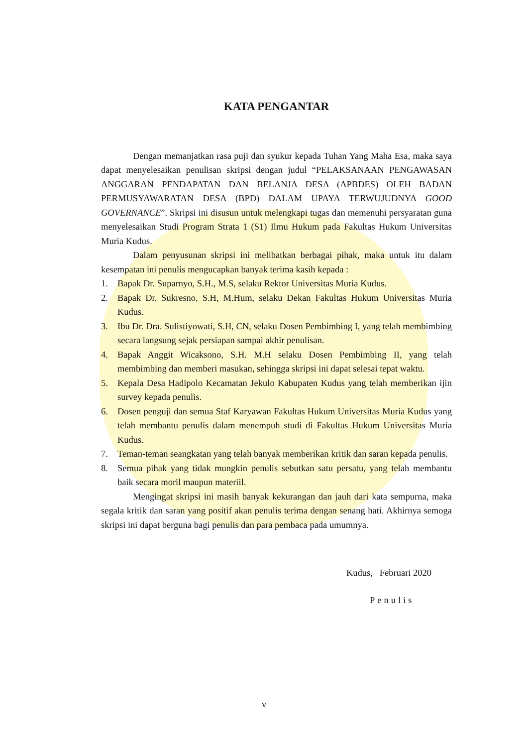KATA PENGANTAR
Dengan memanjatkan rasa puji dan syukur kepada Tuhan Yang Maha Esa, maka saya dapat menyelesaikan penulisan skripsi dengan judul “PELAKSANAAN PENGAWASAN ANGGARAN PENDAPATAN DAN BELANJA DESA (APBDES) OLEH BADAN PERMUSYAWARATAN DESA (BPD) DALAM UPAYA TERWUJUDNYA GOOD GOVERNANCE”. Skripsi ini disusun untuk melengkapi tugas dan memenuhi persyaratan guna menyelesaikan Studi Program Strata 1 (S1) Ilmu Hukum pada Fakultas Hukum Universitas Muria Kudus.
Dalam penyusunan skripsi ini melibatkan berbagai pihak, maka untuk itu dalam kesempatan ini penulis mengucapkan banyak terima kasih kepada :
1. Bapak Dr. Suparnyo, S.H., M.S, selaku Rektor Universitas Muria Kudus.
2. Bapak Dr. Sukresno, S.H, M.Hum, selaku Dekan Fakultas Hukum Universitas Muria Kudus.
3. Ibu Dr. Dra. Sulistiyowati, S.H, CN, selaku Dosen Pembimbing I, yang telah membimbing secara langsung sejak persiapan sampai akhir penulisan.
4. Bapak Anggit Wicaksono, S.H. M.H selaku Dosen Pembimbing II, yang telah membimbing dan memberi masukan, sehingga skripsi ini dapat selesai tepat waktu.
5. Kepala Desa Hadipolo Kecamatan Jekulo Kabupaten Kudus yang telah memberikan ijin survey kepada penulis.
6. Dosen penguji dan semua Staf Karyawan Fakultas Hukum Universitas Muria Kudus yang telah membantu penulis dalam menempuh studi di Fakultas Hukum Universitas Muria Kudus.
7. Teman-teman seangkatan yang telah banyak memberikan kritik dan saran kepada penulis.
8. Semua pihak yang tidak mungkin penulis sebutkan satu persatu, yang telah membantu baik secara moril maupun materiil.
Mengingat skripsi ini masih banyak kekurangan dan jauh dari kata sempurna, maka segala kritik dan saran yang positif akan penulis terima dengan senang hati. Akhirnya semoga skripsi ini dapat berguna bagi penulis dan para pembaca pada umumnya.
Kudus, Februari 2020
Penulis
v